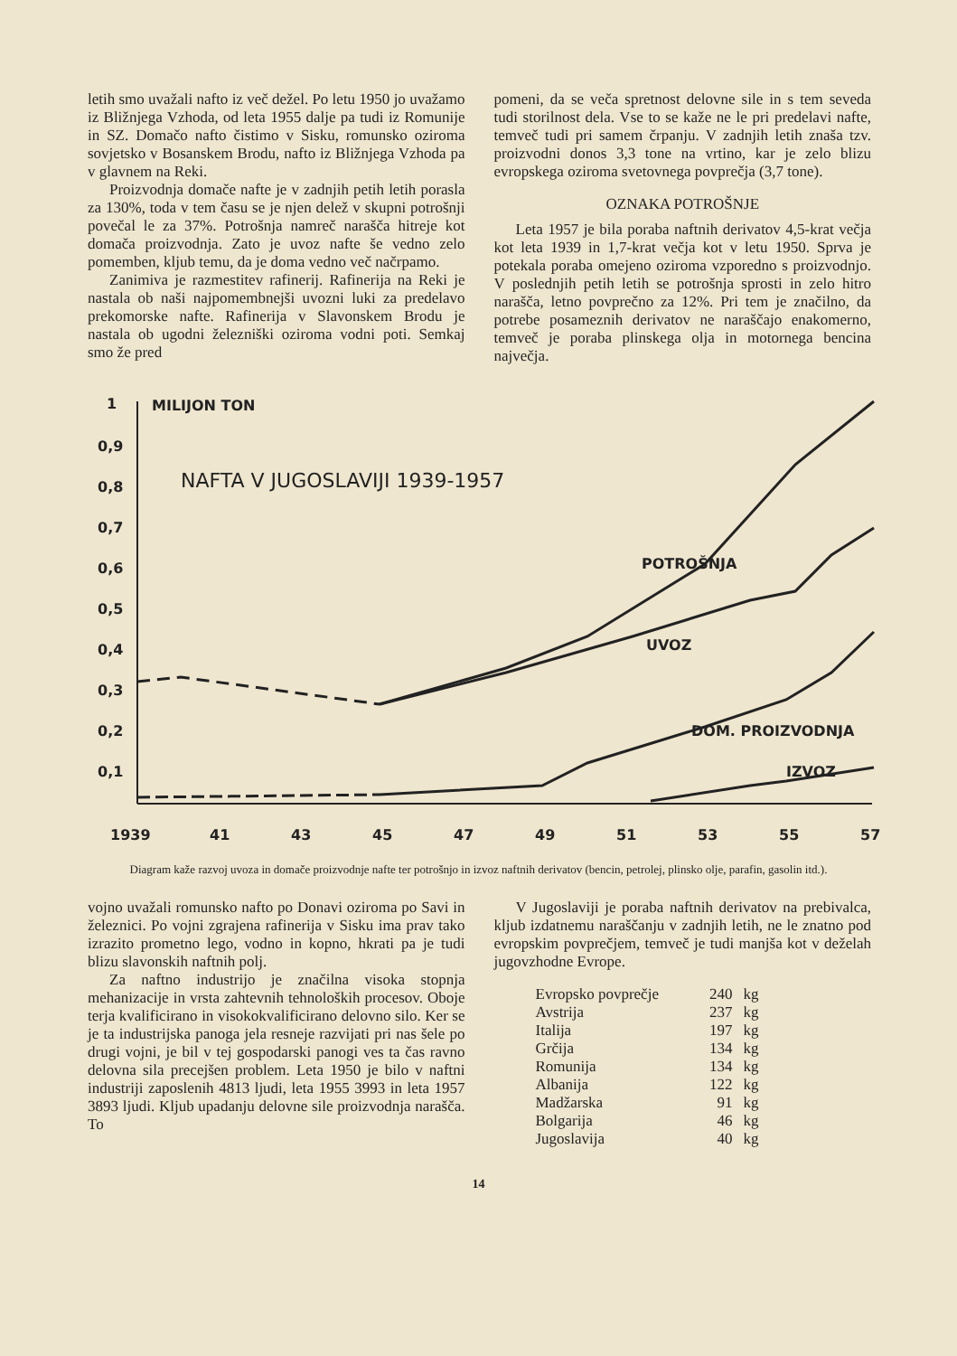letih smo uvažali nafto iz več dežel. Po letu 1950 jo uvažamo iz Bližnjega Vzhoda, od leta 1955 dalje pa tudi iz Romunije in SZ. Domačo nafto čistimo v Sisku, romunsko oziroma sovjetsko v Bosanskem Brodu, nafto iz Bližnjega Vzhoda pa v glavnem na Reki.
Proizvodnja domače nafte je v zadnjih petih letih porasla za 130%, toda v tem času se je njen delež v skupni potrošnji povečal le za 37%. Potrošnja namreč narašča hitreje kot domača proizvodnja. Zato je uvoz nafte še vedno zelo pomemben, kljub temu, da je doma vedno več načrpamo.
Zanimiva je razmestitev rafinerij. Rafinerija na Reki je nastala ob naši najpomembnejši uvozni luki za predelavo prekomorske nafte. Rafinerija v Slavonskem Brodu je nastala ob ugodni železniški oziroma vodni poti. Semkaj smo že pred
pomeni, da se veča spretnost delovne sile in s tem seveda tudi storilnost dela. Vse to se kaže ne le pri predelavi nafte, temveč tudi pri samem črpanju. V zadnjih letih znaša tzv. proizvodni donos 3,3 tone na vrtino, kar je zelo blizu evropskega oziroma svetovnega povprečja (3,7 tone).
OZNAKA POTROŠNJE
Leta 1957 je bila poraba naftnih derivatov 4,5-krat večja kot leta 1939 in 1,7-krat večja kot v letu 1950. Sprva je potekala poraba omejeno oziroma vzporedno s proizvodnjo. V poslednjih petih letih se potrošnja sprosti in zelo hitro narašča, letno povprečno za 12%. Pri tem je značilno, da potrebe posameznih derivatov ne naraščajo enakomerno, temveč je poraba plinskega olja in motornega bencina največja.
1
0,9
0,8
0,7
0,6
0,5
0,4
0,3
0,2
0,1
MILIJON TON
1939
41
43
45
47
49
51
53
55
57
NAFTA V JUGOSLAVIJI 1939-1957
POTROŠNJA
UVOZ
DOM. PROIZVODNJA
IZVOZ
Diagram kaže razvoj uvoza in domače proizvodnje nafte ter potrošnjo in izvoz naftnih derivatov (bencin, petrolej, plinsko olje, parafin, gasolin itd.).
vojno uvažali romunsko nafto po Donavi oziroma po Savi in železnici. Po vojni zgrajena rafinerija v Sisku ima prav tako izrazito prometno lego, vodno in kopno, hkrati pa je tudi blizu slavonskih naftnih polj.
Za naftno industrijo je značilna visoka stopnja mehanizacije in vrsta zahtevnih tehnoloških procesov. Oboje terja kvalificirano in visokokvalificirano delovno silo. Ker se je ta industrijska panoga jela resneje razvijati pri nas šele po drugi vojni, je bil v tej gospodarski panogi ves ta čas ravno delovna sila precejšen problem. Leta 1950 je bilo v naftni industriji zaposlenih 4813 ljudi, leta 1955 3993 in leta 1957 3893 ljudi. Kljub upadanju delovne sile proizvodnja narašča. To
V Jugoslaviji je poraba naftnih derivatov na prebivalca, kljub izdatnemu naraščanju v zadnjih letih, ne le znatno pod evropskim povprečjem, temveč je tudi manjša kot v deželah jugovzhodne Evrope.
| Evropsko povprečje | 240 | kg |
| Avstrija | 237 | kg |
| Italija | 197 | kg |
| Grčija | 134 | kg |
| Romunija | 134 | kg |
| Albanija | 122 | kg |
| Madžarska | 91 | kg |
| Bolgarija | 46 | kg |
| Jugoslavija | 40 | kg |
14